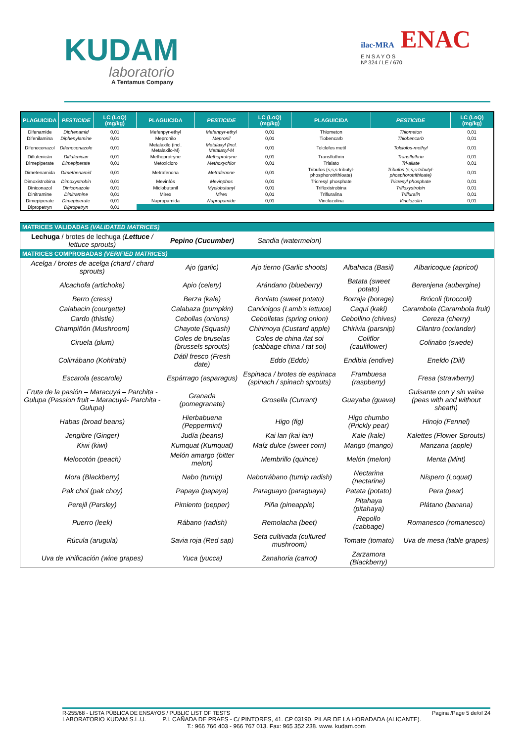KUDAM
laboratorio
A Tentamus Company
ilac-MRA ENAC
E N S A Y O S
Nº 324 / LE / 670
| PLAGUICIDA | PESTICIDE | LC (LoQ) (mg/kg) | PLAGUICIDA | PESTICIDE | LC (LoQ) (mg/kg) | PLAGUICIDA | PESTICIDE | LC (LoQ) (mg/kg) |
| --- | --- | --- | --- | --- | --- | --- | --- | --- |
| Difenamide | Diphenamid | 0,01 | Mefenpyr-ethyl | Mefenpyr-ethyl | 0,01 | Thiometon | Thiometon | 0,01 |
| Difenilamina | Diphenylamine | 0,01 | Mepronilo | Mepronil | 0,01 | Tiobencarb | Thiobencarb | 0,01 |
| Difenoconazol | Difenoconazole | 0,01 | Metalaxilo (incl. Metalaxilo-M) | Metalaxyl (incl. Metalaxyl-M | 0,01 | Tolclofos metil | Tolclofos-methyl | 0,01 |
| Diflufenicán | Diflufenican | 0,01 | Methoprotryne | Methoprotryne | 0,01 | Transfluthrin | Transfluthrin | 0,01 |
| Dimepiperate | Dimepiperate | 0,01 | Metoxicloro | Methoxychlor | 0,01 | Trialato | Tri-allate | 0,01 |
| Dimetenamida | Dimethenamid | 0,01 | Metrafenona | Metrafenone | 0,01 | Tribufos (s,s,s-tributyl-phosphorotrithioate) | Tribufos (s,s,s-tributyl-phosphorotrithioate) | 0,01 |
| Dimoxistrobina | Dimoxystrobin | 0,01 | Mevinfós | Mevinphos | 0,01 | Tricresyl phosphate | Tricresyl phosphate | 0,01 |
| Diniconazol | Diniconazole | 0,01 | Miclobutanil | Myclobutanyl | 0,01 | Trifloxistrobina | Trifloxystrobin | 0,01 |
| Dinitramine | Dinitramine | 0,01 | Mirex | Mirex | 0,01 | Trifluralina | Trifluralin | 0,01 |
| Dimepiperate | Dimepiperate | 0,01 | Napropamida | Napropamide | 0,01 | Vinclozolina | Vinclozolin | 0,01 |
| Dipropetryn | Dipropetryn | 0,01 | | | | | | |
| MATRICES VALIDADAS (VALIDATED MATRICES) | | | | |
| Lechuga / brotes de lechuga ( Lettuce / lettuce sprouts) | Pepino (Cucumber) | Sandia (watermelon) | | |
| MATRICES COMPROBADAS (VERIFIED MATRICES) | | | | |
| Acelga / brotes de acelga (chard / chard sprouts) | Ajo (garlic) | Ajo tierno (Garlic shoots) | Albahaca (Basil) | Albaricoque (apricot) |
| Alcachofa (artichoke) | Apio (celery) | Arándano (blueberry) | Batata (sweet potato) | Berenjena (aubergine) |
| Berro (cress) | Berza (kale) | Boniato (sweet potato) | Borraja (borage) | Brócoli (broccoli) |
| Calabacin (courgette) | Calabaza (pumpkin) | Canónigos (Lamb's lettuce) | Caqui (kaki) | Carambola (Carambola fruit) |
| Cardo (thistle) | Cebollas (onions) | Cebolletas (spring onion) | Cebollino (chives) | Cereza (cherry) |
| Champiñón (Mushroom) | Chayote (Squash) | Chirimoya (Custard apple) | Chirivia (parsnip) | Cilantro (coriander) |
| Ciruela (plum) | Coles de bruselas (brussels sprouts) | Coles de china /tat soi (cabbage china / tat soi) | Coliflor (cauliflower) | Colinabo (swede) |
| Colirrábano (Kohlrabi) | Dátil fresco (Fresh date) | Eddo (Eddo) | Endibia (endive) | Eneldo (Dill) |
| Escarola (escarole) | Espárrago (asparagus) | Espinaca / brotes de espinaca (spinach / spinach sprouts) | Frambuesa (raspberry) | Fresa (strawberry) |
| Fruta de la pasión – Maracuyá – Parchita - Gulupa (Passion fruit – Maracuyá- Parchita - Gulupa) | Granada (pomegranate) | Grosella (Currant) | Guayaba (guava) | Guisante con y sin vaina (peas with and without sheath) |
| Habas (broad beans) | Hierbabuena (Peppermint) | Higo (fig) | Higo chumbo (Prickly pear) | Hinojo (Fennel) |
| Jengibre (Ginger) | Judía (beans) | Kai lan (kai lan) | Kale (kale) | Kalettes (Flower Sprouts) |
| Kiwi (kiwi) | Kumquat (Kumquat) | Maíz dulce (sweet corn) | Mango (mango) | Manzana (apple) |
| Melocotón (peach) | Melón amargo (bitter melon) | Membrillo (quince) | Melón (melon) | Menta (Mint) |
| Mora (Blackberry) | Nabo (turnip) | Naborrábano (turnip radish) | Nectarina (nectarine) | Níspero (Loquat) |
| Pak choi (pak choy) | Papaya (papaya) | Paraguayo (paraguaya) | Patata (potato) | Pera (pear) |
| Perejil (Parsley) | Pimiento (pepper) | Piña (pineapple) | Pitahaya (pitahaya) | Plátano (banana) |
| Puerro (leek) | Rábano (radish) | Remolacha (beet) | Repollo (cabbage) | Romanesco (romanesco) |
| Rúcula (arugula) | Savia roja (Red sap) | Seta cultivada (cultured mushroom) | Tomate (tomato) | Uva de mesa (table grapes) |
| Uva de vinificación (wine grapes) | Yuca (yucca) | Zanahoria (carrot) | Zarzamora (Blackberry) | |
R-255/68 - LISTA PÚBLICA DE ENSAYOS / PUBLIC LIST OF TESTS Pagina /Page 5 de/of 24
LABORATORIO KUDAM S.L.U. P.I. CAÑADA DE PRAES - C/ PINTORES, 41. CP 03190. PILAR DE LA HORADADA (ALICANTE).
T.: 966 766 403 - 966 767 013. Fax: 965 352 238. www. kudam.com